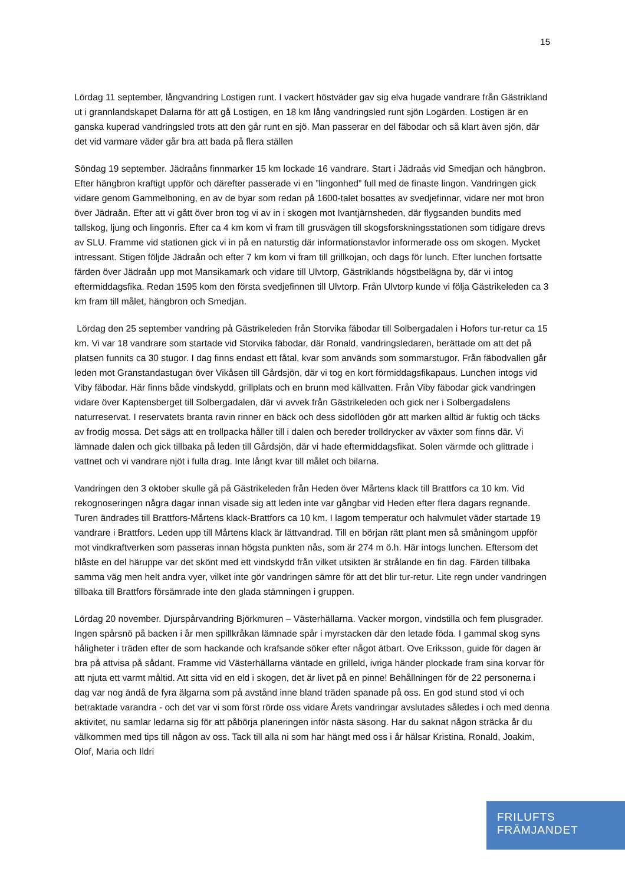15
Lördag 11 september, långvandring Lostigen runt. I vackert höstväder gav sig elva hugade vandrare från Gästrikland ut i grannlandskapet Dalarna för att gå Lostigen, en 18 km lång vandringsled runt sjön Logärden. Lostigen är en ganska kuperad vandringsled trots att den går runt en sjö. Man passerar en del fäbodar och så klart även sjön, där det vid varmare väder går bra att bada på flera ställen
Söndag 19 september. Jädraåns finnmarker 15 km lockade 16 vandrare. Start i Jädraås vid Smedjan och hängbron. Efter hängbron kraftigt uppför och därefter passerade vi en ”lingonhed” full med de finaste lingon. Vandringen gick vidare genom Gammelboning, en av de byar som redan på 1600-talet bosattes av svedjefinnar, vidare ner mot bron över Jädraån. Efter att vi gått över bron tog vi av in i skogen mot Ivantjärnsheden, där flygsanden bundits med tallskog, ljung och lingonris. Efter ca 4 km kom vi fram till grusvägen till skogsforskningsstationen som tidigare drevs av SLU. Framme vid stationen gick vi in på en naturstig där informationstavlor informerade oss om skogen. Mycket intressant. Stigen följde Jädraån och efter 7 km kom vi fram till grillkojan, och dags för lunch. Efter lunchen fortsatte färden över Jädraån upp mot Mansikamark och vidare till Ulvtorp, Gästriklands högstbelägna by, där vi intog eftermiddagsfika. Redan 1595 kom den första svedjefinnen till Ulvtorp. Från Ulvtorp kunde vi följa Gästrikeleden ca 3 km fram till målet, hängbron och Smedjan.
Lördag den 25 september vandring på Gästrikeleden från Storvika fäbodar till Solbergadalen i Hofors tur-retur ca 15 km. Vi var 18 vandrare som startade vid Storvika fäbodar, där Ronald, vandringsledaren, berättade om att det på platsen funnits ca 30 stugor. I dag finns endast ett fåtal, kvar som används som sommarstugor. Från fäbodvallen går leden mot Granstandastugan över Vikåsen till Gårdsjön, där vi tog en kort förmiddagsfikapaus. Lunchen intogs vid Viby fäbodar. Här finns både vindskydd, grillplats och en brunn med källvatten. Från Viby fäbodar gick vandringen vidare över Kaptensberget till Solbergadalen, där vi avvek från Gästrikeleden och gick ner i Solbergadalens naturreservat. I reservatets branta ravin rinner en bäck och dess sidoflöden gör att marken alltid är fuktig och täcks av frodig mossa. Det sägs att en trollpacka håller till i dalen och bereder trolldrycker av växter som finns där. Vi lämnade dalen och gick tillbaka på leden till Gårdsjön, där vi hade eftermiddagsfikat. Solen värmde och glittrade i vattnet och vi vandrare njöt i fulla drag. Inte långt kvar till målet och bilarna.
Vandringen den 3 oktober skulle gå på Gästrikeleden från Heden över Mårtens klack till Brattfors ca 10 km. Vid rekognoseringen några dagar innan visade sig att leden inte var gångbar vid Heden efter flera dagars regnande. Turen ändrades till Brattfors-Mårtens klack-Brattfors ca 10 km. I lagom temperatur och halvmulet väder startade 19 vandrare i Brattfors. Leden upp till Mårtens klack är lättvandrad. Till en början rätt plant men så småningom uppför mot vindkraftverken som passeras innan högsta punkten nås, som är 274 m ö.h. Här intogs lunchen. Eftersom det blåste en del häruppe var det skönt med ett vindskydd från vilket utsikten är strålande en fin dag. Färden tillbaka samma väg men helt andra vyer, vilket inte gör vandringen sämre för att det blir tur-retur. Lite regn under vandringen tillbaka till Brattfors försämrade inte den glada stämningen i gruppen.
Lördag 20 november. Djurspårvandring Björkmuren – Västerhällarna. Vacker morgon, vindstilla och fem plusgrader. Ingen spårsnö på backen i år men spillkråkan lämnade spår i myrstacken där den letade föda. I gammal skog syns håligheter i träden efter de som hackande och krafsande söker efter något ätbart. Ove Eriksson, guide för dagen är bra på attvisa på sådant. Framme vid Västerhällarna väntade en grilleld, ivriga händer plockade fram sina korvar för att njuta ett varmt måltid. Att sitta vid en eld i skogen, det är livet på en pinne! Behållningen för de 22 personerna i dag var nog ändå de fyra älgarna som på avstånd inne bland träden spanade på oss. En god stund stod vi och betraktade varandra - och det var vi som först rörde oss vidare Årets vandringar avslutades således i och med denna aktivitet, nu samlar ledarna sig för att påbörja planeringen inför nästa säsong. Har du saknat någon sträcka år du välkommen med tips till någon av oss. Tack till alla ni som har hängt med oss i år hälsar Kristina, Ronald, Joakim, Olof, Maria och Ildri
FRILUFTS
FRÄMJANDET